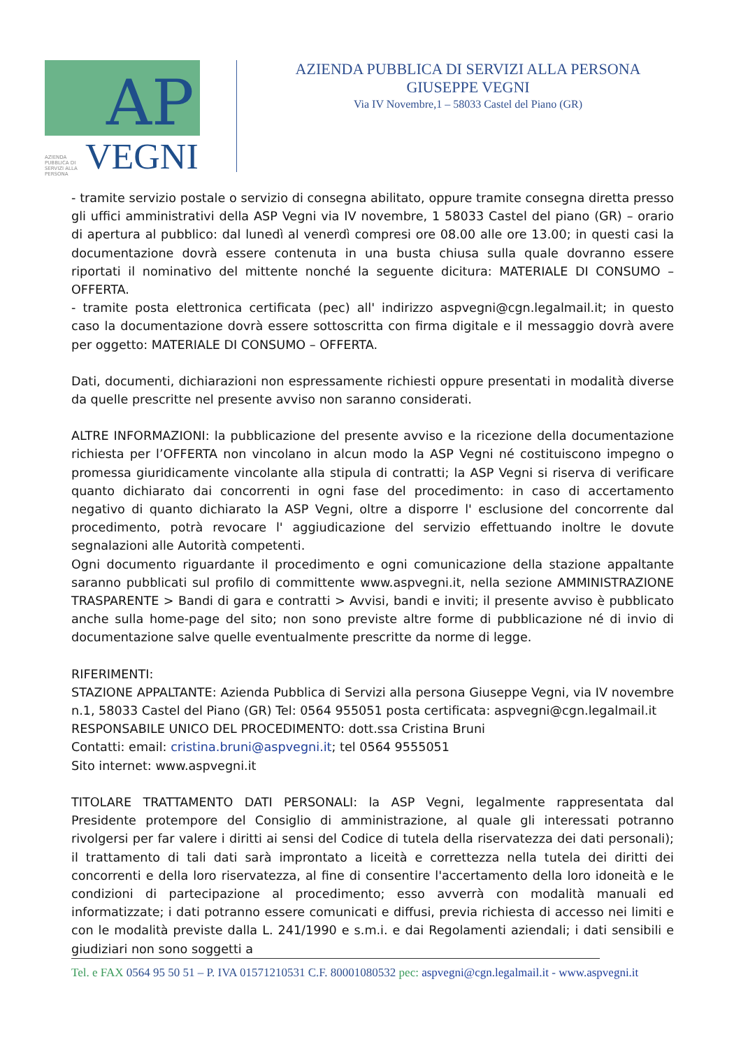AP
AZIENDA PUBBLICA DI SERVIZI ALLA PERSONA VEGNI
AZIENDA PUBBLICA DI SERVIZI ALLA PERSONA
GIUSEPPE VEGNI
Via IV Novembre,1 – 58033 Castel del Piano (GR)
- tramite servizio postale o servizio di consegna abilitato, oppure tramite consegna diretta presso gli uffici amministrativi della ASP Vegni via IV novembre, 1 58033 Castel del piano (GR) – orario di apertura al pubblico: dal lunedì al venerdì compresi ore 08.00 alle ore 13.00; in questi casi la documentazione dovrà essere contenuta in una busta chiusa sulla quale dovranno essere riportati il nominativo del mittente nonché la seguente dicitura: MATERIALE DI CONSUMO – OFFERTA.
- tramite posta elettronica certificata (pec) all' indirizzo aspvegni@cgn.legalmail.it; in questo caso la documentazione dovrà essere sottoscritta con firma digitale e il messaggio dovrà avere per oggetto: MATERIALE DI CONSUMO – OFFERTA.
Dati, documenti, dichiarazioni non espressamente richiesti oppure presentati in modalità diverse da quelle prescritte nel presente avviso non saranno considerati.
ALTRE INFORMAZIONI: la pubblicazione del presente avviso e la ricezione della documentazione richiesta per l’OFFERTA non vincolano in alcun modo la ASP Vegni né costituiscono impegno o promessa giuridicamente vincolante alla stipula di contratti; la ASP Vegni si riserva di verificare quanto dichiarato dai concorrenti in ogni fase del procedimento: in caso di accertamento negativo di quanto dichiarato la ASP Vegni, oltre a disporre l' esclusione del concorrente dal procedimento, potrà revocare l' aggiudicazione del servizio effettuando inoltre le dovute segnalazioni alle Autorità competenti.
Ogni documento riguardante il procedimento e ogni comunicazione della stazione appaltante saranno pubblicati sul profilo di committente www.aspvegni.it, nella sezione AMMINISTRAZIONE TRASPARENTE > Bandi di gara e contratti > Avvisi, bandi e inviti; il presente avviso è pubblicato anche sulla home-page del sito; non sono previste altre forme di pubblicazione né di invio di documentazione salve quelle eventualmente prescritte da norme di legge.
RIFERIMENTI:
STAZIONE APPALTANTE: Azienda Pubblica di Servizi alla persona Giuseppe Vegni, via IV novembre n.1, 58033 Castel del Piano (GR) Tel: 0564 955051 posta certificata: aspvegni@cgn.legalmail.it
RESPONSABILE UNICO DEL PROCEDIMENTO: dott.ssa Cristina Bruni
Contatti: email: cristina.bruni@aspvegni.it; tel 0564 9555051
Sito internet: www.aspvegni.it
TITOLARE TRATTAMENTO DATI PERSONALI: la ASP Vegni, legalmente rappresentata dal Presidente protempore del Consiglio di amministrazione, al quale gli interessati potranno rivolgersi per far valere i diritti ai sensi del Codice di tutela della riservatezza dei dati personali); il trattamento di tali dati sarà improntato a liceità e correttezza nella tutela dei diritti dei concorrenti e della loro riservatezza, al fine di consentire l'accertamento della loro idoneità e le condizioni di partecipazione al procedimento; esso avverrà con modalità manuali ed informatizzate; i dati potranno essere comunicati e diffusi, previa richiesta di accesso nei limiti e con le modalità previste dalla L. 241/1990 e s.m.i. e dai Regolamenti aziendali; i dati sensibili e giudiziari non sono soggetti a
Tel. e FAX 0564 95 50 51 – P. IVA 01571210531 C.F. 80001080532 pec: aspvegni@cgn.legalmail.it - www.aspvegni.it